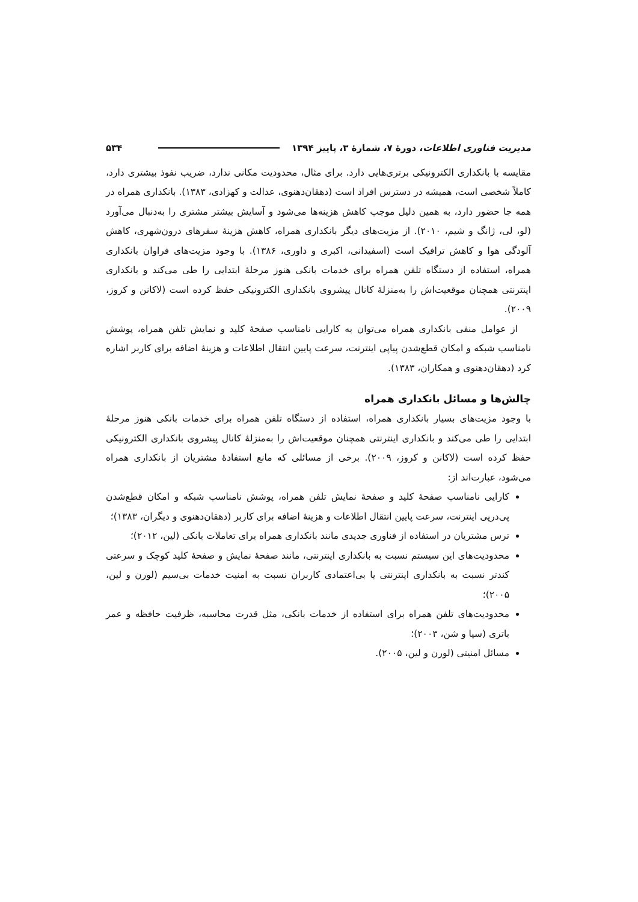مدیریت فناوری اطلاعات، دورهٔ ۷، شمارهٔ ۳، پاییز ۱۳۹۴ ۵۳۴
مقایسه با بانکداری الکترونیکی برتری‌هایی دارد. برای مثال، محدودیت مکانی ندارد، ضریب نفوذ بیشتری دارد، کاملاً شخصی است، همیشه در دسترس افراد است (دهقان‌دهنوی، عدالت و کهزادی، ۱۳۸۳). بانکداری همراه در همه جا حضور دارد، به همین دلیل موجب کاهش هزینه‌ها می‌شود و آسایش بیشتر مشتری را به‌دنبال می‌آورد (لو، لی، ژانگ و شیم، ۲۰۱۰). از مزیت‌های دیگر بانکداری همراه، کاهش هزینهٔ سفرهای درون‌شهری، کاهش آلودگی هوا و کاهش ترافیک است (اسفیدانی، اکبری و داوری، ۱۳۸۶). با وجود مزیت‌های فراوان بانکداری همراه، استفاده از دستگاه تلفن همراه برای خدمات بانکی هنوز مرحلهٔ ابتدایی را طی می‌کند و بانکداری اینترنتی همچنان موقعیت‌اش را به‌منزلهٔ کانال پیشروی بانکداری الکترونیکی حفظ کرده است (لاکانن و کروز، ۲۰۰۹).
از عوامل منفی بانکداری همراه می‌توان به کارایی نامناسب صفحهٔ کلید و نمایش تلفن همراه، پوشش نامناسب شبکه و امکان قطع‌شدن پیاپی اینترنت، سرعت پایین انتقال اطلاعات و هزینهٔ اضافه برای کاربر اشاره کرد (دهقان‌دهنوی و همکاران، ۱۳۸۳).
چالش‌ها و مسائل بانکداری همراه
با وجود مزیت‌های بسیار بانکداری همراه، استفاده از دستگاه تلفن همراه برای خدمات بانکی هنوز مرحلهٔ ابتدایی را طی می‌کند و بانکداری اینترنتی همچنان موقعیت‌اش را به‌منزلهٔ کانال پیشروی بانکداری الکترونیکی حفظ کرده است (لاکانن و کروز، ۲۰۰۹). برخی از مسائلی که مانع استفادهٔ مشتریان از بانکداری همراه می‌شود، عبارت‌اند از:
کارایی نامناسب صفحهٔ کلید و صفحهٔ نمایش تلفن همراه، پوشش نامناسب شبکه و امکان قطع‌شدن پی‌درپی اینترنت، سرعت پایین انتقال اطلاعات و هزینهٔ اضافه برای کاربر (دهقان‌دهنوی و دیگران، ۱۳۸۳)؛
ترس مشتریان در استفاده از فناوری جدیدی مانند بانکداری همراه برای تعاملات بانکی (لین، ۲۰۱۲)؛
محدودیت‌های این سیستم نسبت به بانکداری اینترنتی، مانند صفحهٔ نمایش و صفحهٔ کلید کوچک و سرعتی کندتر نسبت به بانکداری اینترنتی یا بی‌اعتمادی کاربران نسبت به امنیت خدمات بی‌سیم (لورن و لین، ۲۰۰۵)؛
محدودیت‌های تلفن همراه برای استفاده از خدمات بانکی، مثل قدرت محاسبه، ظرفیت حافظه و عمر باتری (سیا و شن، ۲۰۰۳)؛
مسائل امنیتی (لورن و لین، ۲۰۰۵).